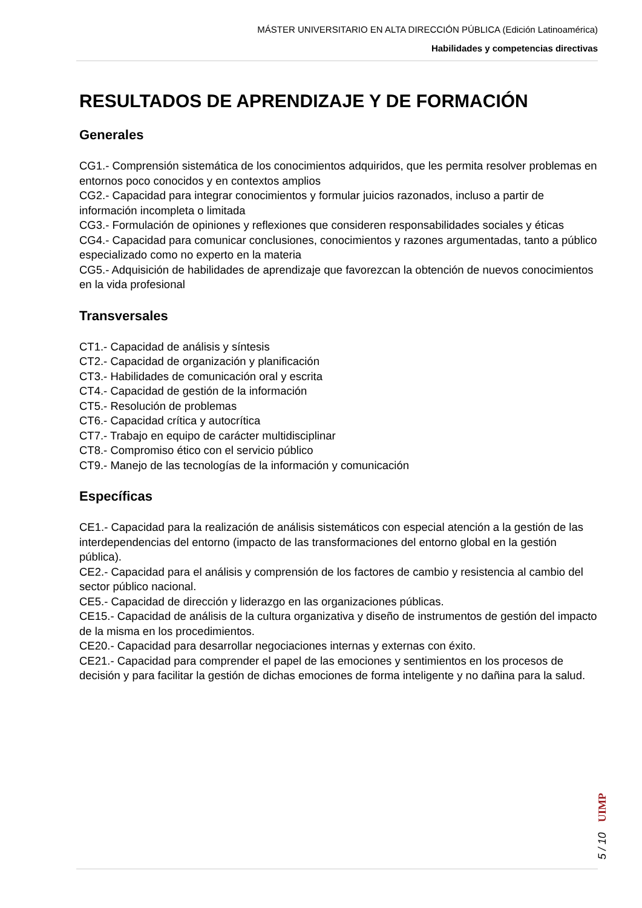MÁSTER UNIVERSITARIO EN ALTA DIRECCIÓN PÚBLICA (Edición Latinoamérica)
Habilidades y competencias directivas
RESULTADOS DE APRENDIZAJE Y DE FORMACIÓN
Generales
CG1.- Comprensión sistemática de los conocimientos adquiridos, que les permita resolver problemas en entornos poco conocidos y en contextos amplios
CG2.- Capacidad para integrar conocimientos y formular juicios razonados, incluso a partir de información incompleta o limitada
CG3.- Formulación de opiniones y reflexiones que consideren responsabilidades sociales y éticas
CG4.- Capacidad para comunicar conclusiones, conocimientos y razones argumentadas, tanto a público especializado como no experto en la materia
CG5.- Adquisición de habilidades de aprendizaje que favorezcan la obtención de nuevos conocimientos en la vida profesional
Transversales
CT1.- Capacidad de análisis y síntesis
CT2.- Capacidad de organización y planificación
CT3.- Habilidades de comunicación oral y escrita
CT4.- Capacidad de gestión de la información
CT5.- Resolución de problemas
CT6.- Capacidad crítica y autocrítica
CT7.- Trabajo en equipo de carácter multidisciplinar
CT8.- Compromiso ético con el servicio público
CT9.- Manejo de las tecnologías de la información y comunicación
Específicas
CE1.- Capacidad para la realización de análisis sistemáticos con especial atención a la gestión de las interdependencias del entorno (impacto de las transformaciones del entorno global en la gestión pública).
CE2.- Capacidad para el análisis y comprensión de los factores de cambio y resistencia al cambio del sector público nacional.
CE5.- Capacidad de dirección y liderazgo en las organizaciones públicas.
CE15.- Capacidad de análisis de la cultura organizativa y diseño de instrumentos de gestión del impacto de la misma en los procedimientos.
CE20.- Capacidad para desarrollar negociaciones internas y externas con éxito.
CE21.- Capacidad para comprender el papel de las emociones y sentimientos en los procesos de decisión y para facilitar la gestión de dichas emociones de forma inteligente y no dañina para la salud.
5 / 10 UIMP